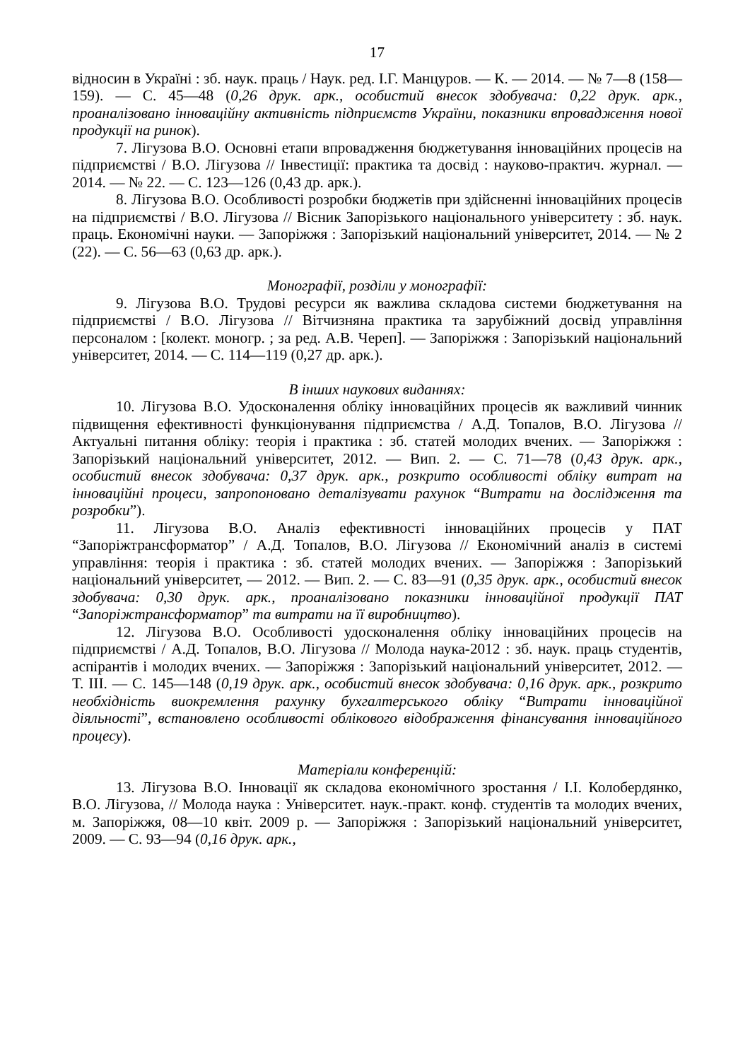17
відносин в Україні : зб. наук. праць / Наук. ред. І.Г. Манцуров. — К. — 2014. — № 7—8 (158—159). — С. 45—48 (0,26 друк. арк., особистий внесок здобувача: 0,22 друк. арк., проаналізовано інноваційну активність підприємств України, показники впровадження нової продукції на ринок).
7. Лігузова В.О. Основні етапи впровадження бюджетування інноваційних процесів на підприємстві / В.О. Лігузова // Інвестиції: практика та досвід : науково-практич. журнал. — 2014. — № 22. — С. 123—126 (0,43 др. арк.).
8. Лігузова В.О. Особливості розробки бюджетів при здійсненні інноваційних процесів на підприємстві / В.О. Лігузова // Вісник Запорізького національного університету : зб. наук. праць. Економічні науки. — Запоріжжя : Запорізький національний університет, 2014. — № 2 (22). — С. 56—63 (0,63 др. арк.).
Монографії, розділи у монографії:
9. Лігузова В.О. Трудові ресурси як важлива складова системи бюджетування на підприємстві / В.О. Лігузова // Вітчизняна практика та зарубіжний досвід управління персоналом : [колект. моногр. ; за ред. А.В. Череп]. — Запоріжжя : Запорізький національний університет, 2014. — С. 114—119 (0,27 др. арк.).
В інших наукових виданнях:
10. Лігузова В.О. Удосконалення обліку інноваційних процесів як важливий чинник підвищення ефективності функціонування підприємства / А.Д. Топалов, В.О. Лігузова // Актуальні питання обліку: теорія і практика : зб. статей молодих вчених. — Запоріжжя : Запорізький національний університет, 2012. — Вип. 2. — С. 71—78 (0,43 друк. арк., особистий внесок здобувача: 0,37 друк. арк., розкрито особливості обліку витрат на інноваційні процеси, запропоновано деталізувати рахунок “Витрати на дослідження та розробки”).
11. Лігузова В.О. Аналіз ефективності інноваційних процесів у ПАТ “Запоріжтрансформатор” / А.Д. Топалов, В.О. Лігузова // Економічний аналіз в системі управління: теорія і практика : зб. статей молодих вчених. — Запоріжжя : Запорізький національний університет, — 2012. — Вип. 2. — С. 83—91 (0,35 друк. арк., особистий внесок здобувача: 0,30 друк. арк., проаналізовано показники інноваційної продукції ПАТ “Запоріжтрансформатор” та витрати на її виробництво).
12. Лігузова В.О. Особливості удосконалення обліку інноваційних процесів на підприємстві / А.Д. Топалов, В.О. Лігузова // Молода наука-2012 : зб. наук. праць студентів, аспірантів і молодих вчених. — Запоріжжя : Запорізький національний університет, 2012. — Т. ІІІ. — С. 145—148 (0,19 друк. арк., особистий внесок здобувача: 0,16 друк. арк., розкрито необхідність виокремлення рахунку бухгалтерського обліку “Витрати інноваційної діяльності”, встановлено особливості облікового відображення фінансування інноваційного процесу).
Матеріали конференцій:
13. Лігузова В.О. Інновації як складова економічного зростання / І.І. Колобердянко, В.О. Лігузова, // Молода наука : Університет. наук.-практ. конф. студентів та молодих вчених, м. Запоріжжя, 08—10 квіт. 2009 р. — Запоріжжя : Запорізький національний університет, 2009. — С. 93—94 (0,16 друк. арк.,